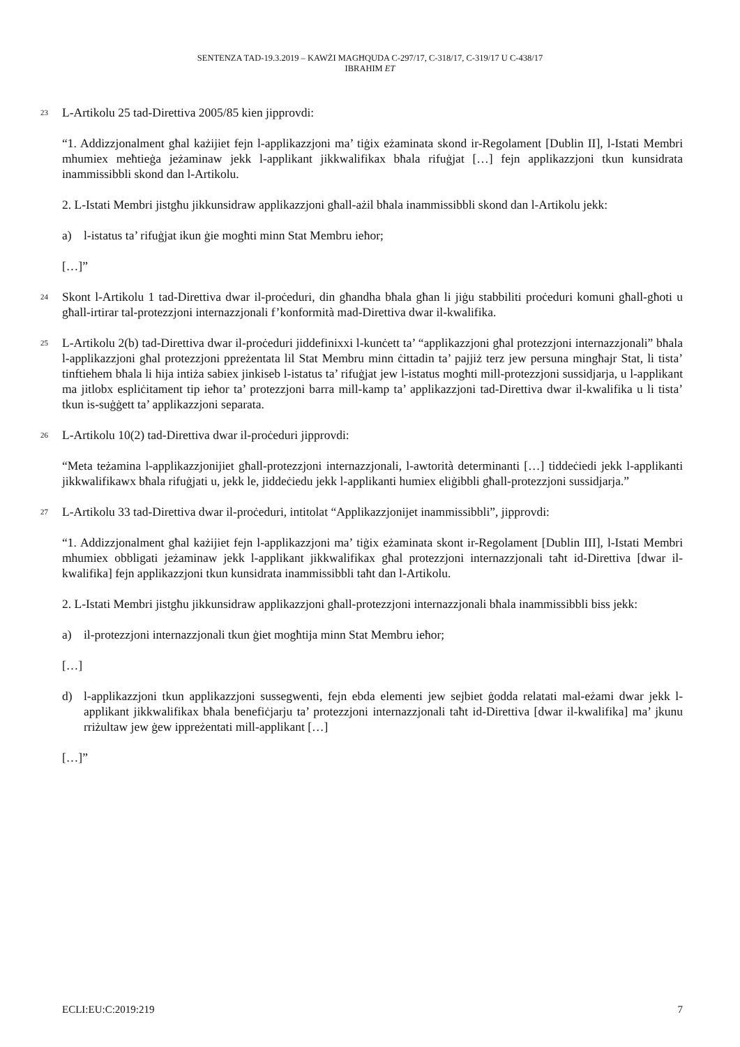SENTENZA TAD-19.3.2019 – KAWŻI MAGĦQUDA C-297/17, C-318/17, C-319/17 U C-438/17
IBRAHIM ET
23
L-Artikolu 25 tad-Direttiva 2005/85 kien jipprovdi:
“1. Addizzjonalment għal każijiet fejn l-applikazzjoni ma’ tiġix eżaminata skond ir-Regolament [Dublin II], l-Istati Membri mhumiex meħtieġa jeżaminaw jekk l-applikant jikkwalifikax bħala rifuġjat […] fejn applikazzjoni tkun kunsidrata inammissibbli skond dan l-Artikolu.
2. L-Istati Membri jistgħu jikkunsidraw applikazzjoni għall-ażil bħala inammissibbli skond dan l-Artikolu jekk:
a) l-istatus ta’ rifuġjat ikun ġie mogħti minn Stat Membru ieħor;
[…]”
24
Skont l-Artikolu 1 tad-Direttiva dwar il-proċeduri, din għandha bħala għan li jiġu stabbiliti proċeduri komuni għall-għoti u għall-irtirar tal-protezzjoni internazzjonali f’konformità mad-Direttiva dwar il-kwalifika.
25
L-Artikolu 2(b) tad-Direttiva dwar il-proċeduri jiddefinixxi l-kunċett ta’ “applikazzjoni għal protezzjoni internazzjonali” bħala l-applikazzjoni għal protezzjoni ppreżentata lil Stat Membru minn ċittadin ta’ pajjiż terz jew persuna mingħajr Stat, li tista’ tinftiehem bħala li hija intiża sabiex jinkiseb l-istatus ta’ rifuġjat jew l-istatus mogħti mill-protezzjoni sussidjarja, u l-applikant ma jitlobx espliċitament tip ieħor ta’ protezzjoni barra mill-kamp ta’ applikazzjoni tad-Direttiva dwar il-kwalifika u li tista’ tkun is-suġġett ta’ applikazzjoni separata.
26
L-Artikolu 10(2) tad-Direttiva dwar il-proċeduri jipprovdi:
“Meta teżamina l-applikazzjonijiet għall-protezzjoni internazzjonali, l-awtorità determinanti […] tiddeċiedi jekk l-applikanti jikkwalifikawx bħala rifuġjati u, jekk le, jiddeċiedu jekk l-applikanti humiex eliġibbli għall-protezzjoni sussidjarja.”
27
L-Artikolu 33 tad-Direttiva dwar il-proċeduri, intitolat “Applikazzjonijet inammissibbli”, jipprovdi:
“1. Addizzjonalment għal każijiet fejn l-applikazzjoni ma’ tiġix eżaminata skont ir-Regolament [Dublin III], l-Istati Membri mhumiex obbligati jeżaminaw jekk l-applikant jikkwalifikax għal protezzjoni internazzjonali taħt id-Direttiva [dwar il-kwalifika] fejn applikazzjoni tkun kunsidrata inammissibbli taħt dan l-Artikolu.
2. L-Istati Membri jistgħu jikkunsidraw applikazzjoni għall-protezzjoni internazzjonali bħala inammissibbli biss jekk:
a) il-protezzjoni internazzjonali tkun ġiet mogħtija minn Stat Membru ieħor;
[…]
d) l-applikazzjoni tkun applikazzjoni sussegwenti, fejn ebda elementi jew sejbiet ġodda relatati mal-eżami dwar jekk l-applikant jikkwalifikax bħala benefiċjarju ta’ protezzjoni internazzjonali taħt id-Direttiva [dwar il-kwalifika] ma’ jkunu rriżultaw jew ġew ippreżentati mill-applikant […]
[…]”
ECLI:EU:C:2019:219 7